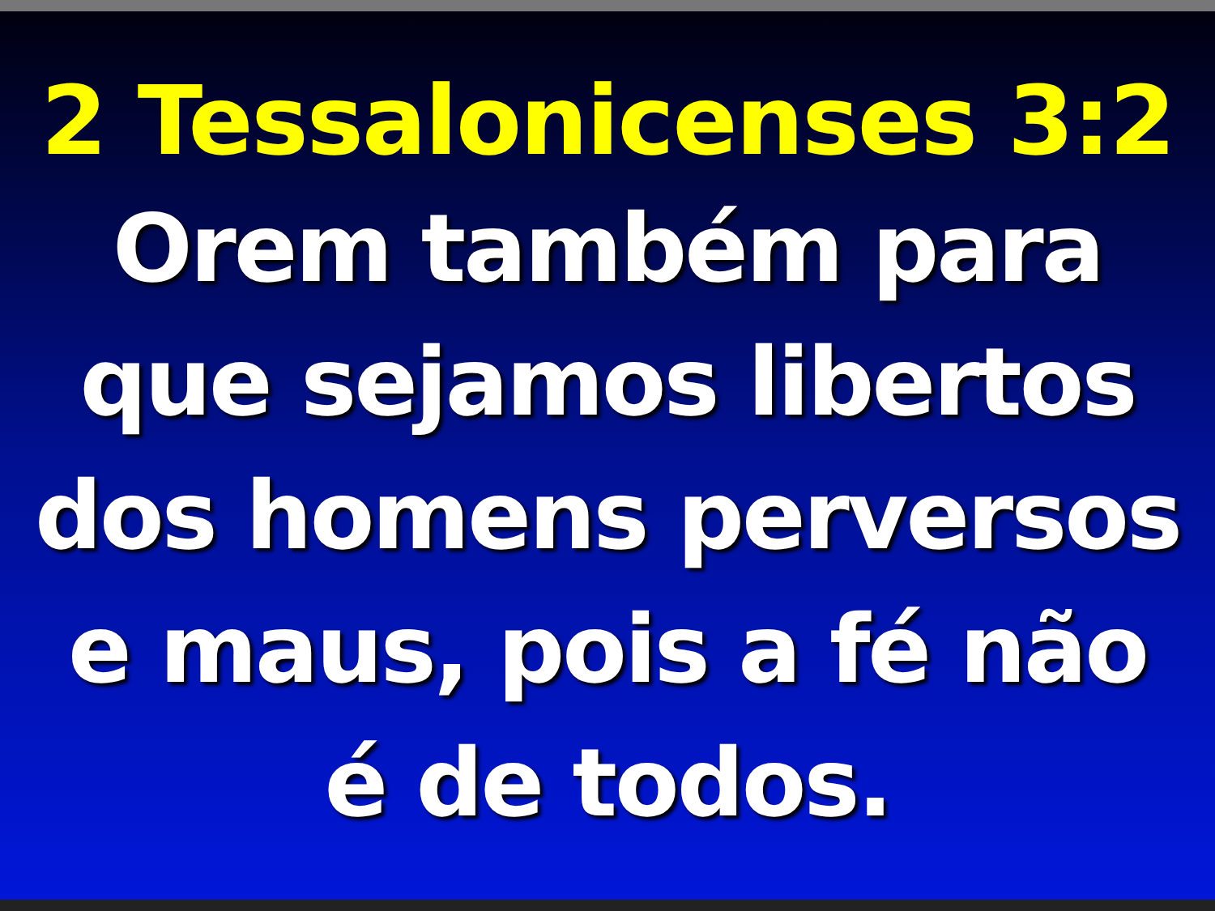2 Tessalonicenses 3:2
Orem também para
que sejamos libertos
dos homens perversos
e maus, pois a fé não
é de todos.